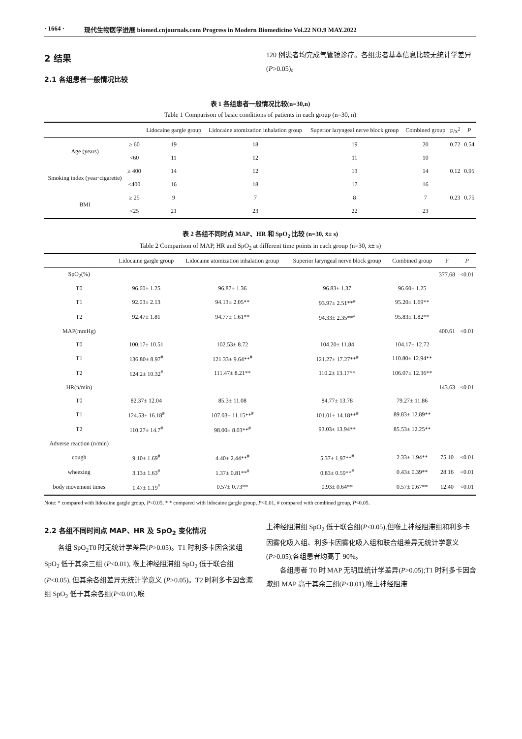· 1664 · 现代生物医学进展 biomed.cnjournals.com Progress in Modern Biomedicine Vol.22 NO.9 MAY.2022
2 结果
2.1 各组患者一般情况比较
120 例患者均完成气管镜诊疗。各组患者基本信息比较无统计学差异(P>0.05)。
表 1 各组患者一般情况比较(n=30,n)
Table 1 Comparison of basic conditions of patients in each group (n=30, n)
| | | Lidocaine gargle group | Lidocaine atomization inhalation group | Superior laryngeal nerve block group | Combined group | F/x<sup>2</sup> | P |
| --- | --- | --- | --- | --- | --- | --- | --- |
| Age (years) | ≥ 60 | 19 | 18 | 19 | 20 | 0.72 | 0.54 |
| | <60 | 11 | 12 | 11 | 10 | | |
| Smoking index (year·cigarette) | ≥ 400 | 14 | 12 | 13 | 14 | 0.12 | 0.95 |
| | <400 | 16 | 18 | 17 | 16 | | |
| BMI | ≥ 25 | 9 | 7 | 8 | 7 | 0.23 | 0.75 |
| | <25 | 21 | 23 | 22 | 23 | | |
表 2 各组不同时点 MAP、HR 和 SpO<sub>2</sub> 比较 (n=30, x̄± s)
Table 2 Comparison of MAP, HR and SpO<sub>2</sub> at different time points in each group (n=30, x̄± s)
| | Lidocaine gargle group | Lidocaine atomization inhalation group | Superior laryngeal nerve block group | Combined group | F | P |
| --- | --- | --- | --- | --- | --- | --- |
| SpO<sub>2</sub>(%) | | | | | 377.68 | <0.01 |
| T0 | 96.60± 1.25 | 96.87± 1.36 | 96.83± 1.37 | 96.60± 1.25 | | |
| T1 | 92.03± 2.13 | 94.13± 2.05** | 93.97± 2.51**<sup>#</sup> | 95.20± 1.69** | | |
| T2 | 92.47± 1.81 | 94.77± 1.61** | 94.33± 2.35**<sup>#</sup> | 95.83± 1.82** | | |
| MAP(mmHg) | | | | | 400.61 | <0.01 |
| T0 | 100.17± 10.51 | 102.53± 8.72 | 104.20± 11.84 | 104.17± 12.72 | | |
| T1 | 136.80± 8.97<sup>#</sup> | 121.33± 9.64**<sup>#</sup> | 121.27± 17.27**<sup>#</sup> | 110.80± 12.94** | | |
| T2 | 124.2± 10.32<sup>#</sup> | 111.47± 8.21** | 110.2± 13.17** | 106.07± 12.36** | | |
| HR(n/min) | | | | | 143.63 | <0.01 |
| T0 | 82.37± 12.04 | 85.3± 11.08 | 84.77± 13.78 | 79.27± 11.86 | | |
| T1 | 124.53± 16.18<sup>#</sup> | 107.03± 11.15**<sup>#</sup> | 101.01± 14.18**<sup>#</sup> | 89.83± 12.89** | | |
| T2 | 110.27± 14.7<sup>#</sup> | 98.00± 8.03**<sup>#</sup> | 93.03± 13.94** | 85.53± 12.25** | | |
| Adverse reaction (n/min) | | | | | | |
| cough | 9.10± 1.69<sup>#</sup> | 4.40± 2.44**<sup>#</sup> | 5.37± 1.97**<sup>#</sup> | 2.33± 1.94** | 75.10 | <0.01 |
| wheezing | 3.13± 1.63<sup>#</sup> | 1.37± 0.81**<sup>#</sup> | 0.83± 0.59**<sup>#</sup> | 0.43± 0.39** | 28.16 | <0.01 |
| body movement times | 1.47± 1.19<sup>#</sup> | 0.57± 0.73** | 0.93± 0.64** | 0.57± 0.67** | 12.40 | <0.01 |
Note: * compared with lidocaine gargle group, P<0.05, * * compared with lidocaine gargle group, P<0.01, # compared with combined group, P<0.05.
2.2 各组不同时间点 MAP、HR 及 SpO<sub>2</sub> 变化情况
  各组 SpO<sub>2</sub>T0 时无统计学差异(P>0.05)。T1 时利多卡因含漱组 SpO<sub>2</sub> 低于其余三组 (P<0.01), 喉上神经阻滞组 SpO<sub>2</sub> 低于联合组 (P<0.05), 但其余各组差异无统计学意义 (P>0.05)。T2 时利多卡因含漱组 SpO<sub>2</sub> 低于其余各组(P<0.01),喉
上神经阻滞组 SpO<sub>2</sub> 低于联合组(P<0.05),但喉上神经阻滞组和利多卡因雾化吸入组、利多卡因雾化吸入组和联合组差异无统计学意义(P>0.05);各组患者均高于 90%。
  各组患者 T0 时 MAP 无明显统计学差异(P>0.05);T1 时利多卡因含漱组 MAP 高于其余三组(P<0.01),喉上神经阻滞